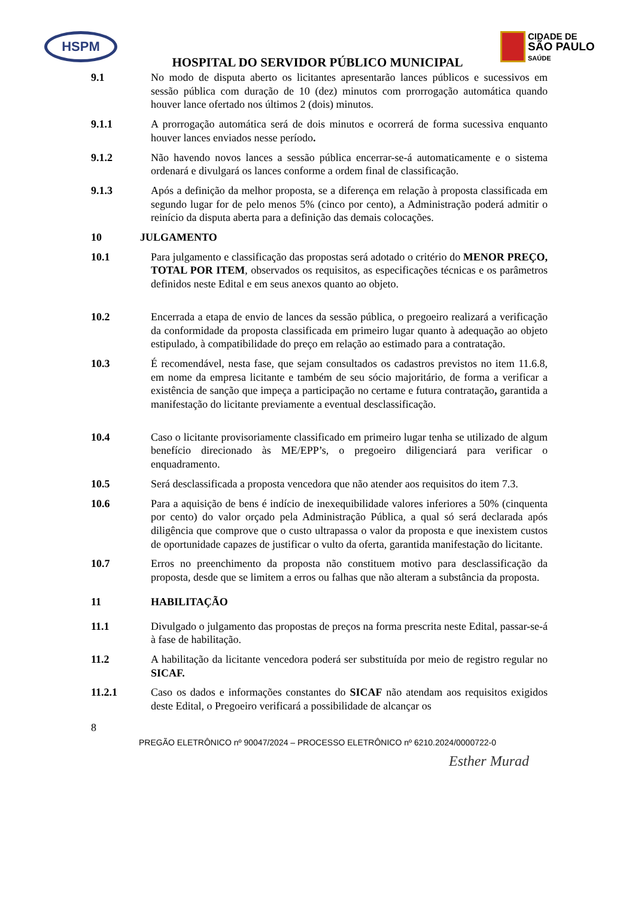HSPM
CIDADE DE
SÃO PAULO
SAÚDE
HOSPITAL DO SERVIDOR PÚBLICO MUNICIPAL
9.1 No modo de disputa aberto os licitantes apresentarão lances públicos e sucessivos em sessão pública com duração de 10 (dez) minutos com prorrogação automática quando houver lance ofertado nos últimos 2 (dois) minutos.
9.1.1 A prorrogação automática será de dois minutos e ocorrerá de forma sucessiva enquanto houver lances enviados nesse período.
9.1.2 Não havendo novos lances a sessão pública encerrar-se-á automaticamente e o sistema ordenará e divulgará os lances conforme a ordem final de classificação.
9.1.3 Após a definição da melhor proposta, se a diferença em relação à proposta classificada em segundo lugar for de pelo menos 5% (cinco por cento), a Administração poderá admitir o reinício da disputa aberta para a definição das demais colocações.
10 JULGAMENTO
10.1 Para julgamento e classificação das propostas será adotado o critério do MENOR PREÇO, TOTAL POR ITEM, observados os requisitos, as especificações técnicas e os parâmetros definidos neste Edital e em seus anexos quanto ao objeto.
10.2 Encerrada a etapa de envio de lances da sessão pública, o pregoeiro realizará a verificação da conformidade da proposta classificada em primeiro lugar quanto à adequação ao objeto estipulado, à compatibilidade do preço em relação ao estimado para a contratação.
10.3 É recomendável, nesta fase, que sejam consultados os cadastros previstos no item 11.6.8, em nome da empresa licitante e também de seu sócio majoritário, de forma a verificar a existência de sanção que impeça a participação no certame e futura contratação, garantida a manifestação do licitante previamente a eventual desclassificação.
10.4 Caso o licitante provisoriamente classificado em primeiro lugar tenha se utilizado de algum benefício direcionado às ME/EPP’s, o pregoeiro diligenciará para verificar o enquadramento.
10.5 Será desclassificada a proposta vencedora que não atender aos requisitos do item 7.3.
10.6 Para a aquisição de bens é indício de inexequibilidade valores inferiores a 50% (cinquenta por cento) do valor orçado pela Administração Pública, a qual só será declarada após diligência que comprove que o custo ultrapassa o valor da proposta e que inexistem custos de oportunidade capazes de justificar o vulto da oferta, garantida manifestação do licitante.
10.7 Erros no preenchimento da proposta não constituem motivo para desclassificação da proposta, desde que se limitem a erros ou falhas que não alteram a substância da proposta.
11 HABILITAÇÃO
11.1 Divulgado o julgamento das propostas de preços na forma prescrita neste Edital, passar-se-á à fase de habilitação.
11.2 A habilitação da licitante vencedora poderá ser substituída por meio de registro regular no SICAF.
11.2.1 Caso os dados e informações constantes do SICAF não atendam aos requisitos exigidos deste Edital, o Pregoeiro verificará a possibilidade de alcançar os
8
PREGÃO ELETRÔNICO nº 90047/2024 – PROCESSO ELETRÔNICO nº 6210.2024/0000722-0
Esther Murad